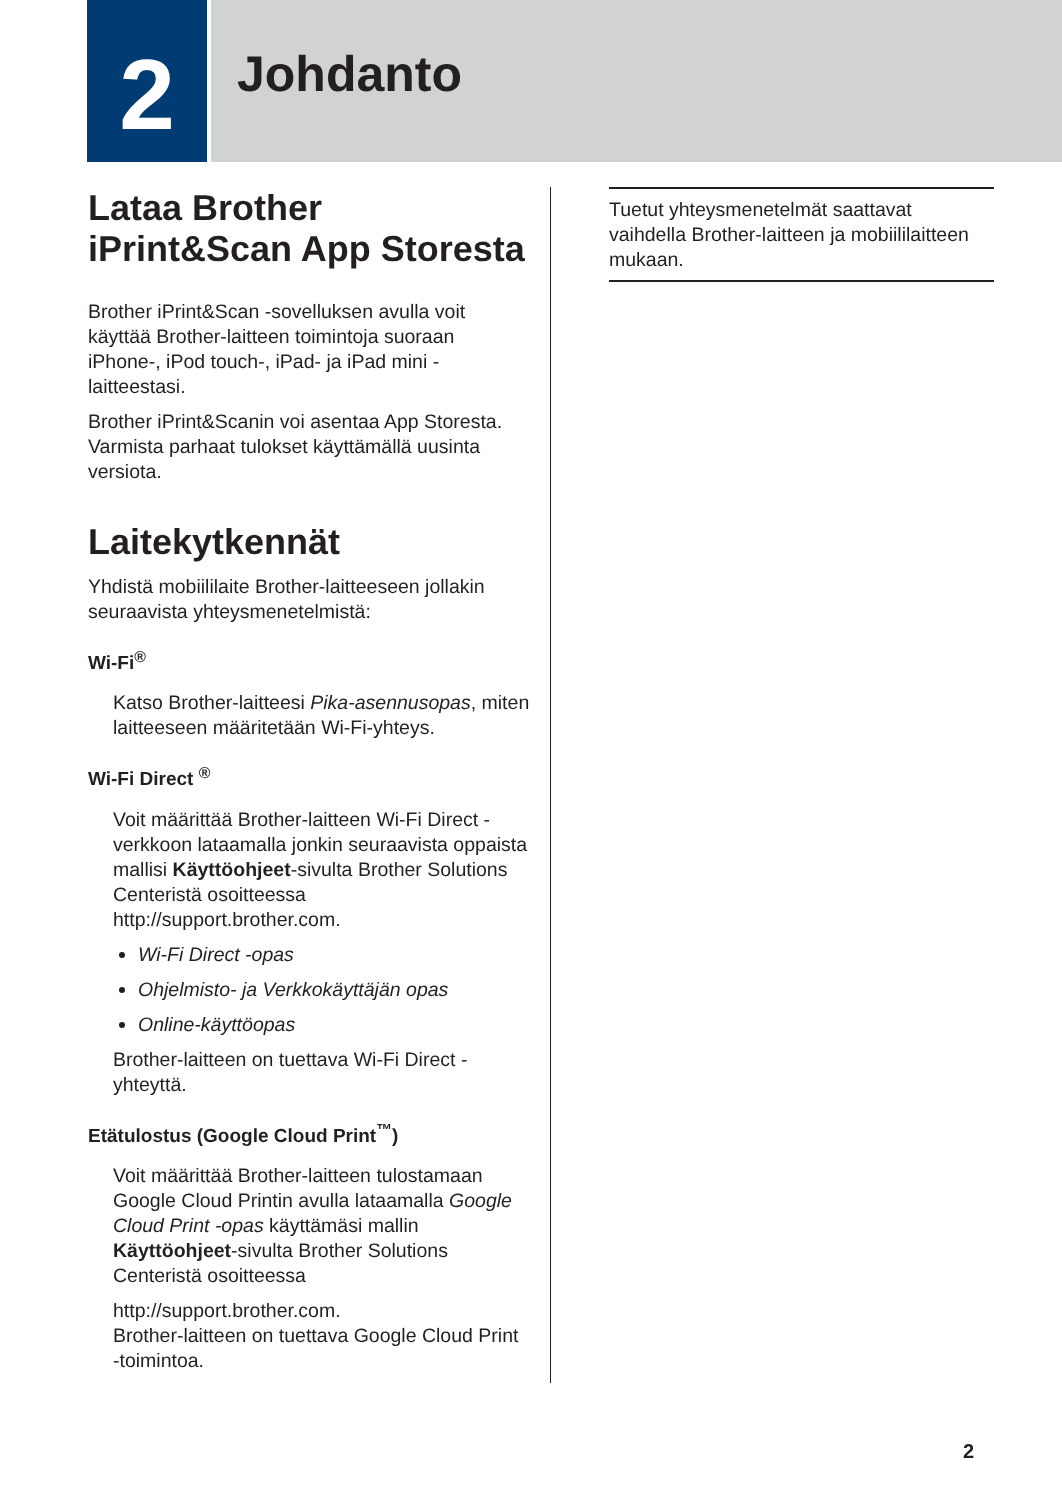2
Johdanto
Lataa Brother iPrint&Scan App Storesta
Brother iPrint&Scan -sovelluksen avulla voit käyttää Brother-laitteen toimintoja suoraan iPhone-, iPod touch-, iPad- ja iPad mini -laitteestasi.
Brother iPrint&Scanin voi asentaa App Storesta. Varmista parhaat tulokset käyttämällä uusinta versiota.
Laitekytkennät
Yhdistä mobiililaite Brother-laitteeseen jollakin seuraavista yhteysmenetelmistä:
Wi-Fi<sup>®</sup>
Katso Brother-laitteesi Pika-asennusopas, miten laitteeseen määritetään Wi-Fi-yhteys.
Wi-Fi Direct <sup>®</sup>
Voit määrittää Brother-laitteen Wi-Fi Direct -verkkoon lataamalla jonkin seuraavista oppaista mallisi Käyttöohjeet-sivulta Brother Solutions Centeristä osoitteessa http://support.brother.com.
Wi-Fi Direct -opas
Ohjelmisto- ja Verkkokäyttäjän opas
Online-käyttöopas
Brother-laitteen on tuettava Wi-Fi Direct -yhteyttä.
Etätulostus (Google Cloud Print<sup>™</sup>)
Voit määrittää Brother-laitteen tulostamaan Google Cloud Printin avulla lataamalla Google Cloud Print -opas käyttämäsi mallin Käyttöohjeet-sivulta Brother Solutions Centeristä osoitteessa
http://support.brother.com.
Brother-laitteen on tuettava Google Cloud Print -toimintoa.
Tuetut yhteysmenetelmät saattavat vaihdella Brother-laitteen ja mobiililaitteen mukaan.
2